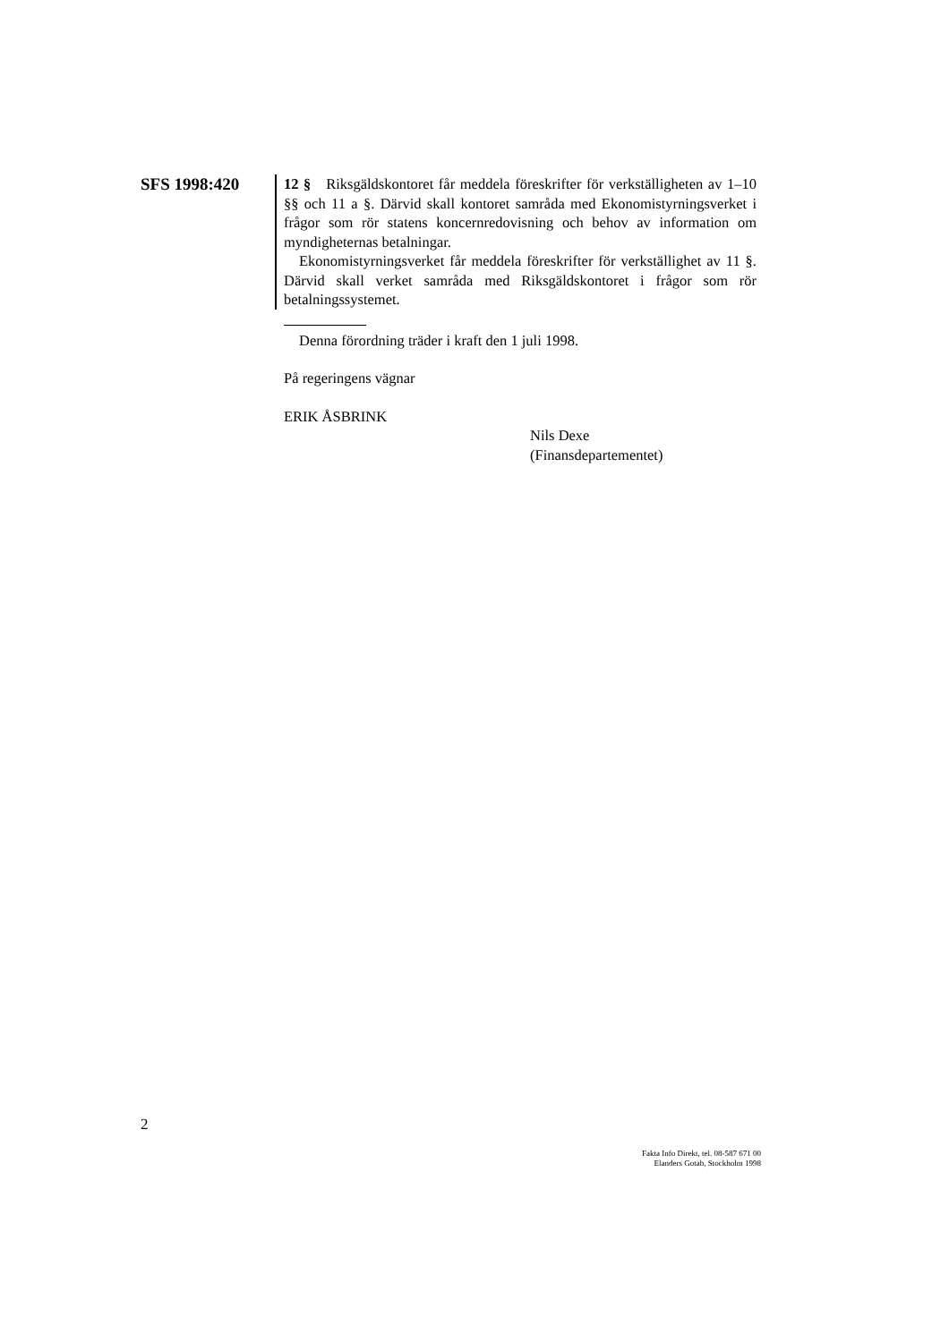SFS 1998:420
12 § Riksgäldskontoret får meddela föreskrifter för verkställigheten av 1–10 §§ och 11 a §. Därvid skall kontoret samråda med Ekonomistyrningsverket i frågor som rör statens koncernredovisning och behov av information om myndigheternas betalningar.
Ekonomistyrningsverket får meddela föreskrifter för verkställighet av 11 §. Därvid skall verket samråda med Riksgäldskontoret i frågor som rör betalningssystemet.
Denna förordning träder i kraft den 1 juli 1998.
På regeringens vägnar
ERIK ÅSBRINK
Nils Dexe
(Finansdepartementet)
2
Fakta Info Direkt, tel. 08-587 671 00
Elanders Gotab, Stockholm 1998